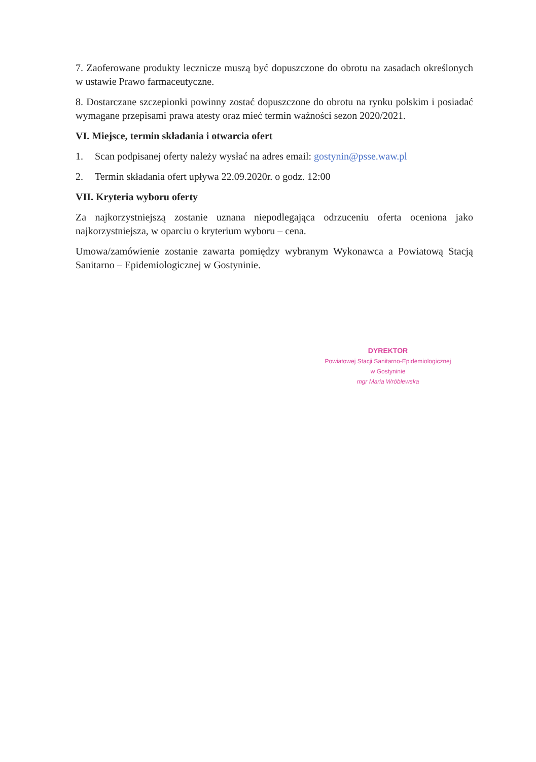7. Zaoferowane produkty lecznicze muszą być dopuszczone do obrotu na zasadach określonych w ustawie Prawo farmaceutyczne.
8. Dostarczane szczepionki powinny zostać dopuszczone do obrotu na rynku polskim i posiadać wymagane przepisami prawa atesty oraz mieć termin ważności sezon 2020/2021.
VI. Miejsce, termin składania i otwarcia ofert
1. Scan podpisanej oferty należy wysłać na adres email: gostynin@psse.waw.pl
2. Termin składania ofert upływa 22.09.2020r. o godz. 12:00
VII. Kryteria wyboru oferty
Za najkorzystniejszą zostanie uznana niepodlegająca odrzuceniu oferta oceniona jako najkorzystniejsza, w oparciu o kryterium wyboru – cena.
Umowa/zamówienie zostanie zawarta pomiędzy wybranym Wykonawca a Powiatową Stacją Sanitarno – Epidemiologicznej w Gostyninie.
DYREKTOR
Powiatowej Stacji Sanitarno-Epidemiologicznej
w Gostyninie
mgr Maria Wróblewska